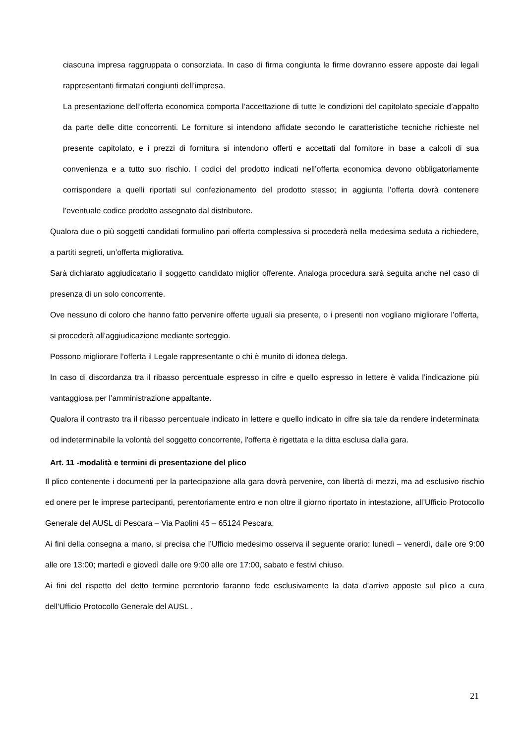ciascuna impresa raggruppata o consorziata. In caso di firma congiunta le firme dovranno essere apposte dai legali rappresentanti firmatari congiunti dell’impresa.
La presentazione dell’offerta economica comporta l’accettazione di tutte le condizioni del capitolato speciale d’appalto da parte delle ditte concorrenti. Le forniture si intendono affidate secondo le caratteristiche tecniche richieste nel presente capitolato, e i prezzi di fornitura si intendono offerti e accettati dal fornitore in base a calcoli di sua convenienza e a tutto suo rischio. I codici del prodotto indicati nell’offerta economica devono obbligatoriamente corrispondere a quelli riportati sul confezionamento del prodotto stesso; in aggiunta l’offerta dovrà contenere l’eventuale codice prodotto assegnato dal distributore.
Qualora due o più soggetti candidati formulino pari offerta complessiva si procederà nella medesima seduta a richiedere, a partiti segreti, un’offerta migliorativa.
Sarà dichiarato aggiudicatario il soggetto candidato miglior offerente. Analoga procedura sarà seguita anche nel caso di presenza di un solo concorrente.
Ove nessuno di coloro che hanno fatto pervenire offerte uguali sia presente, o i presenti non vogliano migliorare l’offerta, si procederà all’aggiudicazione mediante sorteggio.
Possono migliorare l’offerta il Legale rappresentante o chi è munito di idonea delega.
In caso di discordanza tra il ribasso percentuale espresso in cifre e quello espresso in lettere è valida l’indicazione più vantaggiosa per l’amministrazione appaltante.
Qualora il contrasto tra il ribasso percentuale indicato in lettere e quello indicato in cifre sia tale da rendere indeterminata od indeterminabile la volontà del soggetto concorrente, l'offerta è rigettata e la ditta esclusa dalla gara.
Art. 11 -modalità e termini di presentazione del plico
Il plico contenente i documenti per la partecipazione alla gara dovrà pervenire, con libertà di mezzi, ma ad esclusivo rischio ed onere per le imprese partecipanti, perentoriamente entro e non oltre il giorno riportato in intestazione, all’Ufficio Protocollo Generale del AUSL di Pescara – Via Paolini 45 – 65124 Pescara.
Ai fini della consegna a mano, si precisa che l’Ufficio medesimo osserva il seguente orario: lunedì – venerdì, dalle ore 9:00 alle ore 13:00; martedì e giovedì dalle ore 9:00 alle ore 17:00, sabato e festivi chiuso.
Ai fini del rispetto del detto termine perentorio faranno fede esclusivamente la data d’arrivo apposte sul plico a cura dell’Ufficio Protocollo Generale del AUSL .
21